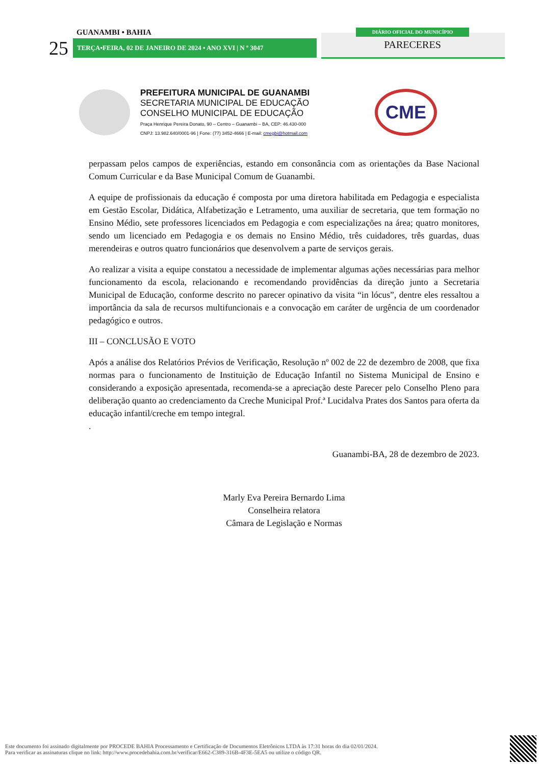GUANAMBI • BAHIA
25 TERÇA•FEIRA, 02 DE JANEIRO DE 2024 • ANO XVI | N º 3047
DIÁRIO OFICIAL DO MUNICÍPIO
PARECERES
PREFEITURA MUNICIPAL DE GUANAMBI
SECRETARIA MUNICIPAL DE EDUCAÇÃO
CONSELHO MUNICIPAL DE EDUCAÇÃO
Praça Henrique Pereira Donato, 90 – Centro – Guanambi – BA, CEP: 46.430-000
CNPJ: 13.982.640/0001-96 | Fone: (77) 3452-4666 | E-mail: cmegbi@hotmail.com
CME
perpassam pelos campos de experiências, estando em consonância com as orientações da Base Nacional Comum Curricular e da Base Municipal Comum de Guanambi.
A equipe de profissionais da educação é composta por uma diretora habilitada em Pedagogia e especialista em Gestão Escolar, Didática, Alfabetização e Letramento, uma auxiliar de secretaria, que tem formação no Ensino Médio, sete professores licenciados em Pedagogia e com especializações na área; quatro monitores, sendo um licenciado em Pedagogia e os demais no Ensino Médio, três cuidadores, três guardas, duas merendeiras e outros quatro funcionários que desenvolvem a parte de serviços gerais.
Ao realizar a visita a equipe constatou a necessidade de implementar algumas ações necessárias para melhor funcionamento da escola, relacionando e recomendando providências da direção junto a Secretaria Municipal de Educação, conforme descrito no parecer opinativo da visita “in lócus”, dentre eles ressaltou a importância da sala de recursos multifuncionais e a convocação em caráter de urgência de um coordenador pedagógico e outros.
III – CONCLUSÃO E VOTO
Após a análise dos Relatórios Prévios de Verificação, Resolução nº 002 de 22 de dezembro de 2008, que fixa normas para o funcionamento de Instituição de Educação Infantil no Sistema Municipal de Ensino e considerando a exposição apresentada, recomenda-se a apreciação deste Parecer pelo Conselho Pleno para deliberação quanto ao credenciamento da Creche Municipal Prof.ª Lucidalva Prates dos Santos para oferta da educação infantil/creche em tempo integral.
.
Guanambi-BA, 28 de dezembro de 2023.
Marly Eva Pereira Bernardo Lima
Conselheira relatora
Câmara de Legislação e Normas
Este documento foi assinado digitalmente por PROCEDE BAHIA Processamento e Certificação de Documentos Eletrônicos LTDA às 17:31 horas do dia 02/01/2024.
Para verificar as assinaturas clique no link: http://www.procedebahia.com.br/verificar/E662-C389-316B-4F3E-5EA5 ou utilize o código QR.